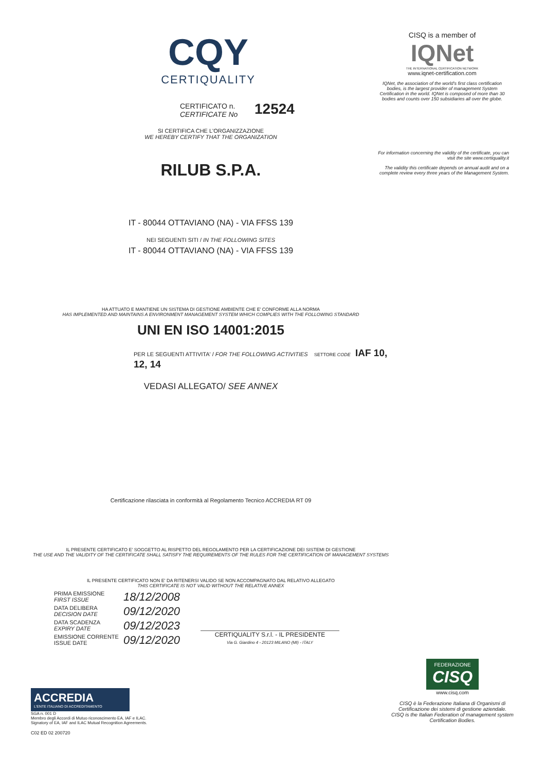CQY
CERTIQUALITY
CERTIFICATO n.
CERTIFICATE No
12524
SI CERTIFICA CHE L'ORGANIZZAZIONE
WE HEREBY CERTIFY THAT THE ORGANIZATION
RILUB S.P.A.
IT - 80044 OTTAVIANO (NA) - VIA FFSS 139
NEI SEGUENTI SITI / IN THE FOLLOWING SITES
IT - 80044 OTTAVIANO (NA) - VIA FFSS 139
HA ATTUATO E MANTIENE UN SISTEMA DI GESTIONE AMBIENTE CHE E' CONFORME ALLA NORMA
HAS IMPLEMENTED AND MAINTAINS A ENVIRONMENT MANAGEMENT SYSTEM WHICH COMPLIES WITH THE FOLLOWING STANDARD
UNI EN ISO 14001:2015
PER LE SEGUENTI ATTIVITA' / FOR THE FOLLOWING ACTIVITIES SETTORE CODE IAF 10, 12, 14
VEDASI ALLEGATO/ SEE ANNEX
Certificazione rilasciata in conformità al Regolamento Tecnico ACCREDIA RT 09
IL PRESENTE CERTIFICATO E' SOGGETTO AL RISPETTO DEL REGOLAMENTO PER LA CERTIFICAZIONE DEI SISTEMI DI GESTIONE
THE USE AND THE VALIDITY OF THE CERTIFICATE SHALL SATISFY THE REQUIREMENTS OF THE RULES FOR THE CERTIFICATION OF MANAGEMENT SYSTEMS
IL PRESENTE CERTIFICATO NON E' DA RITENERSI VALIDO SE NON ACCOMPAGNATO DAL RELATIVO ALLEGATO
THIS CERTIFICATE IS NOT VALID WITHOUT THE RELATIVE ANNEX
PRIMA EMISSIONE
FIRST ISSUE
18/12/2008
DATA DELIBERA
DECISION DATE
09/12/2020
DATA SCADENZA
EXPIRY DATE
09/12/2023
EMISSIONE CORRENTE
ISSUE DATE
09/12/2020
CERTIQUALITY S.r.l. - IL PRESIDENTE
Via G. Giardino 4 - 20123 MILANO (MI) - ITALY
ACCREDIA
L'ENTE ITALIANO DI ACCREDITAMENTO
SGA n. 001 D
Membro degli Accordi di Mutuo riconoscimento EA, IAF e ILAC.
Signatory of EA, IAF and ILAC Mutual Recognition Agreements.
C02 ED 02 200720
CISQ is a member of
IQNet
THE INTERNATIONAL CERTIFICATION NETWORK
www.iqnet-certification.com
IQNet, the association of the world's first class certification bodies, is the largest provider of management System Certification in the world. IQNet is composed of more than 30 bodies and counts over 150 subsidiaries all over the globe.
For information concerning the validity of the certificate, you can visit the site www.certiquality.it
The validity this certificate depends on annual audit and on a complete review every three years of the Management System.
FEDERAZIONE
CISQ
www.cisq.com
CISQ è la Federazione Italiana di Organismi di Certificazione dei sistemi di gestione aziendale.
CISQ is the Italian Federation of management system Certification Bodies.